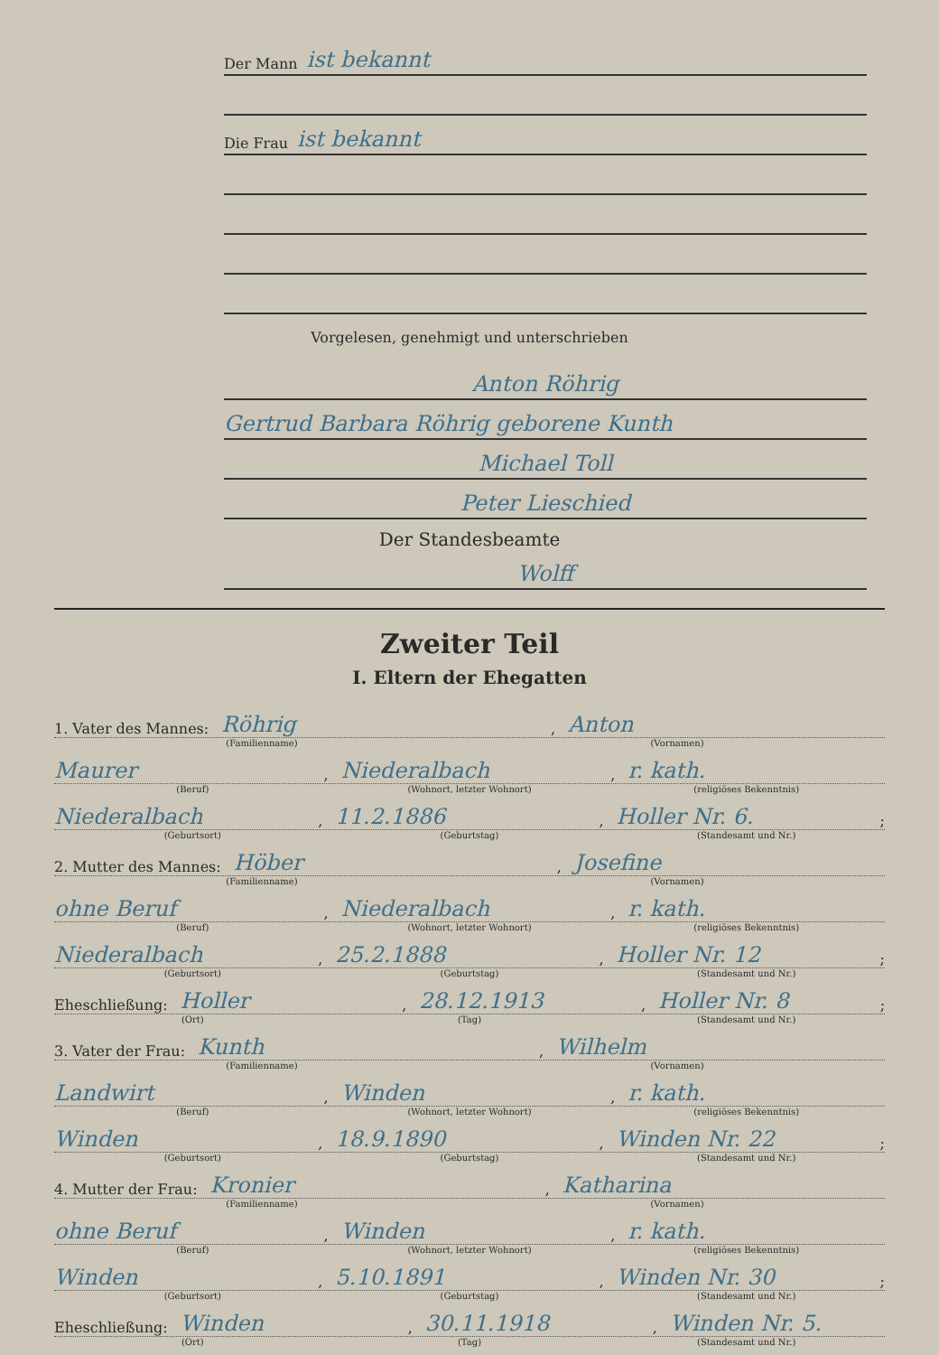Der Mann ist bekannt
Die Frau ist bekannt
Vorgelesen, genehmigt und unterschrieben
Anton Röhrig
Gertrud Barbara Röhrig geborene Kunth
Michael Toll
Peter Lieschied
Der Standesbeamte
Wolff
Zweiter Teil
I. Eltern der Ehegatten
1. Vater des Mannes: Röhrig, Anton
(Familienname) (Vornamen)
Maurer, Niederalbach, r. kath.
(Beruf) (Wohnort, letzter Wohnort) (religiöses Bekenntnis)
Niederalbach, 11.2.1886, Holler Nr. 6.;
(Geburtsort) (Geburtstag) (Standesamt und Nr.)
2. Mutter des Mannes: Höber, Josefine
(Familienname) (Vornamen)
ohne Beruf, Niederalbach, r. kath.
(Beruf) (Wohnort, letzter Wohnort) (religiöses Bekenntnis)
Niederalbach, 25.2.1888, Holler Nr. 12;
(Geburtsort) (Geburtstag) (Standesamt und Nr.)
Eheschließung: Holler, 28.12.1913, Holler Nr. 8;
(Ort) (Tag) (Standesamt und Nr.)
3. Vater der Frau: Kunth, Wilhelm
(Familienname) (Vornamen)
Landwirt, Winden, r. kath.
(Beruf) (Wohnort, letzter Wohnort) (religiöses Bekenntnis)
Winden, 18.9.1890, Winden Nr. 22;
(Geburtsort) (Geburtstag) (Standesamt und Nr.)
4. Mutter der Frau: Kronier, Katharina
(Familienname) (Vornamen)
ohne Beruf, Winden, r. kath.
(Beruf) (Wohnort, letzter Wohnort) (religiöses Bekenntnis)
Winden, 5.10.1891, Winden Nr. 30;
(Geburtsort) (Geburtstag) (Standesamt und Nr.)
Eheschließung: Winden, 30.11.1918, Winden Nr. 5.
(Ort) (Tag) (Standesamt und Nr.)